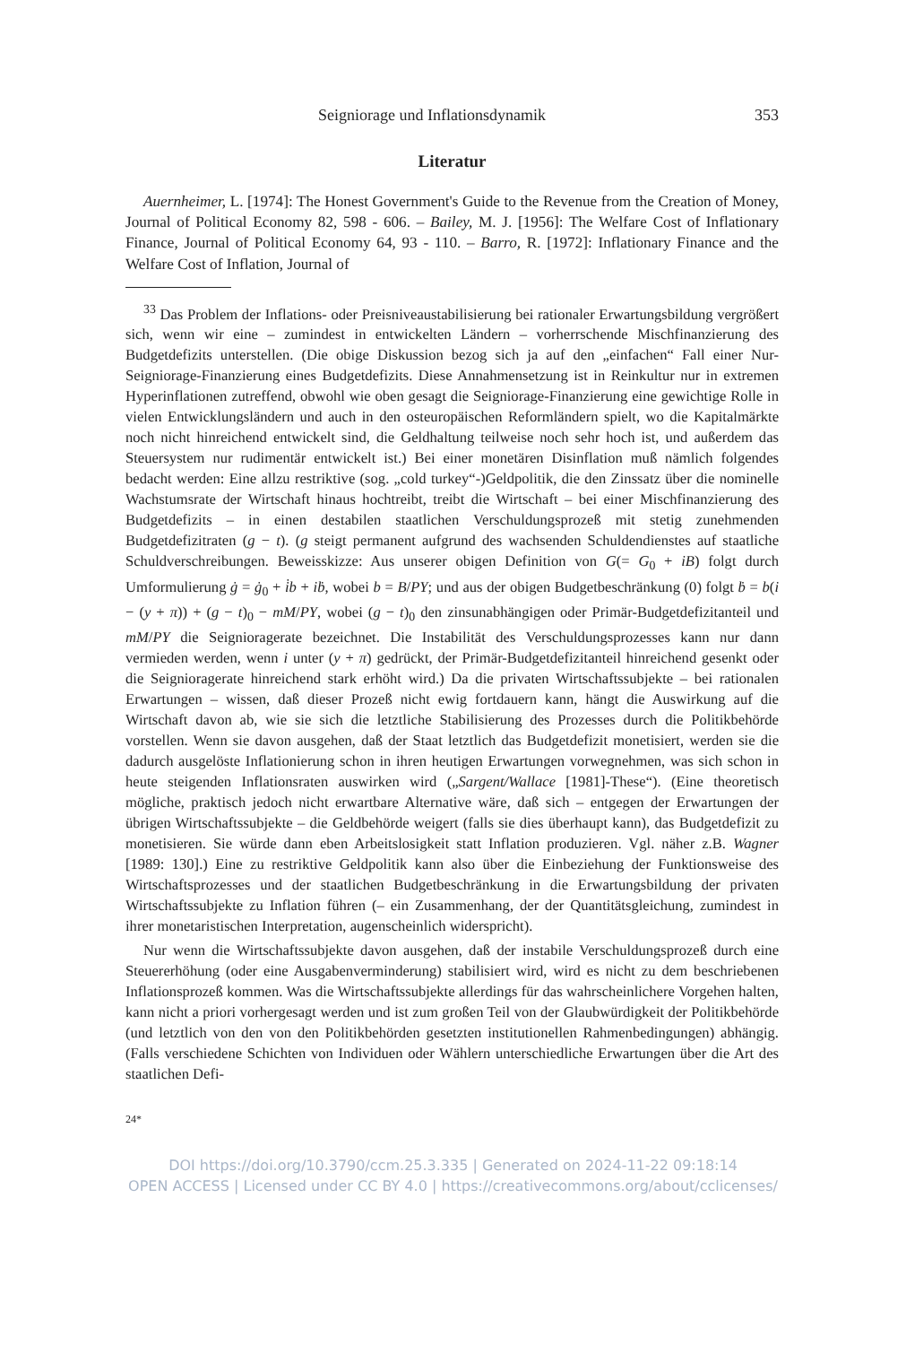Seigniorage und Inflationsdynamik 353
Literatur
Auernheimer, L. [1974]: The Honest Government's Guide to the Revenue from the Creation of Money, Journal of Political Economy 82, 598 - 606. – Bailey, M. J. [1956]: The Welfare Cost of Inflationary Finance, Journal of Political Economy 64, 93 - 110. – Barro, R. [1972]: Inflationary Finance and the Welfare Cost of Inflation, Journal of
<sup>33</sup> Das Problem der Inflations- oder Preisniveaustabilisierung bei rationaler Erwartungsbildung vergrößert sich, wenn wir eine – zumindest in entwickelten Ländern – vorherrschende Mischfinanzierung des Budgetdefizits unterstellen. (Die obige Diskussion bezog sich ja auf den „einfachen“ Fall einer Nur-Seigniorage-Finanzierung eines Budgetdefizits. Diese Annahmensetzung ist in Reinkultur nur in extremen Hyperinflationen zutreffend, obwohl wie oben gesagt die Seigniorage-Finanzierung eine gewichtige Rolle in vielen Entwicklungsländern und auch in den osteuropäischen Reformländern spielt, wo die Kapitalmärkte noch nicht hinreichend entwickelt sind, die Geldhaltung teilweise noch sehr hoch ist, und außerdem das Steuersystem nur rudimentär entwickelt ist.) Bei einer monetären Disinflation muß nämlich folgendes bedacht werden: Eine allzu restriktive (sog. „cold turkey“-)Geldpolitik, die den Zinssatz über die nominelle Wachstumsrate der Wirtschaft hinaus hochtreibt, treibt die Wirtschaft – bei einer Mischfinanzierung des Budgetdefizits – in einen destabilen staatlichen Verschuldungsprozeß mit stetig zunehmenden Budgetdefizitraten (g − t). (g steigt permanent aufgrund des wachsenden Schuldendienstes auf staatliche Schuldverschreibungen. Beweisskizze: Aus unserer obigen Definition von G(= G<sub>0</sub> + iB) folgt durch Umformulierung ġ = ġ<sub>0</sub> + i̇b + iḃ, wobei b = B/PY; und aus der obigen Budgetbeschränkung (0) folgt ḃ = b(i − (y + π)) + (g − t)<sub>0</sub> − mM/PY, wobei (g − t)<sub>0</sub> den zinsunabhängigen oder Primär-Budgetdefizitanteil und mM/PY die Seignioragerate bezeichnet. Die Instabilität des Verschuldungsprozesses kann nur dann vermieden werden, wenn i unter (y + π) gedrückt, der Primär-Budgetdefizitanteil hinreichend gesenkt oder die Seignioragerate hinreichend stark erhöht wird.) Da die privaten Wirtschaftssubjekte – bei rationalen Erwartungen – wissen, daß dieser Prozeß nicht ewig fortdauern kann, hängt die Auswirkung auf die Wirtschaft davon ab, wie sie sich die letztliche Stabilisierung des Prozesses durch die Politikbehörde vorstellen. Wenn sie davon ausgehen, daß der Staat letztlich das Budgetdefizit monetisiert, werden sie die dadurch ausgelöste Inflationierung schon in ihren heutigen Erwartungen vorwegnehmen, was sich schon in heute steigenden Inflationsraten auswirken wird („Sargent/Wallace [1981]-These“). (Eine theoretisch mögliche, praktisch jedoch nicht erwartbare Alternative wäre, daß sich – entgegen der Erwartungen der übrigen Wirtschaftssubjekte – die Geldbehörde weigert (falls sie dies überhaupt kann), das Budgetdefizit zu monetisieren. Sie würde dann eben Arbeitslosigkeit statt Inflation produzieren. Vgl. näher z.B. Wagner [1989: 130].) Eine zu restriktive Geldpolitik kann also über die Einbeziehung der Funktionsweise des Wirtschaftsprozesses und der staatlichen Budgetbeschränkung in die Erwartungsbildung der privaten Wirtschaftssubjekte zu Inflation führen (– ein Zusammenhang, der der Quantitätsgleichung, zumindest in ihrer monetaristischen Interpretation, augenscheinlich widerspricht).
Nur wenn die Wirtschaftssubjekte davon ausgehen, daß der instabile Verschuldungsprozeß durch eine Steuererhöhung (oder eine Ausgabenverminderung) stabilisiert wird, wird es nicht zu dem beschriebenen Inflationsprozeß kommen. Was die Wirtschaftssubjekte allerdings für das wahrscheinlichere Vorgehen halten, kann nicht a priori vorhergesagt werden und ist zum großen Teil von der Glaubwürdigkeit der Politikbehörde (und letztlich von den von den Politikbehörden gesetzten institutionellen Rahmenbedingungen) abhängig. (Falls verschiedene Schichten von Individuen oder Wählern unterschiedliche Erwartungen über die Art des staatlichen Defi-
24*
DOI https://doi.org/10.3790/ccm.25.3.335 | Generated on 2024-11-22 09:18:14
OPEN ACCESS | Licensed under CC BY 4.0 | https://creativecommons.org/about/cclicenses/